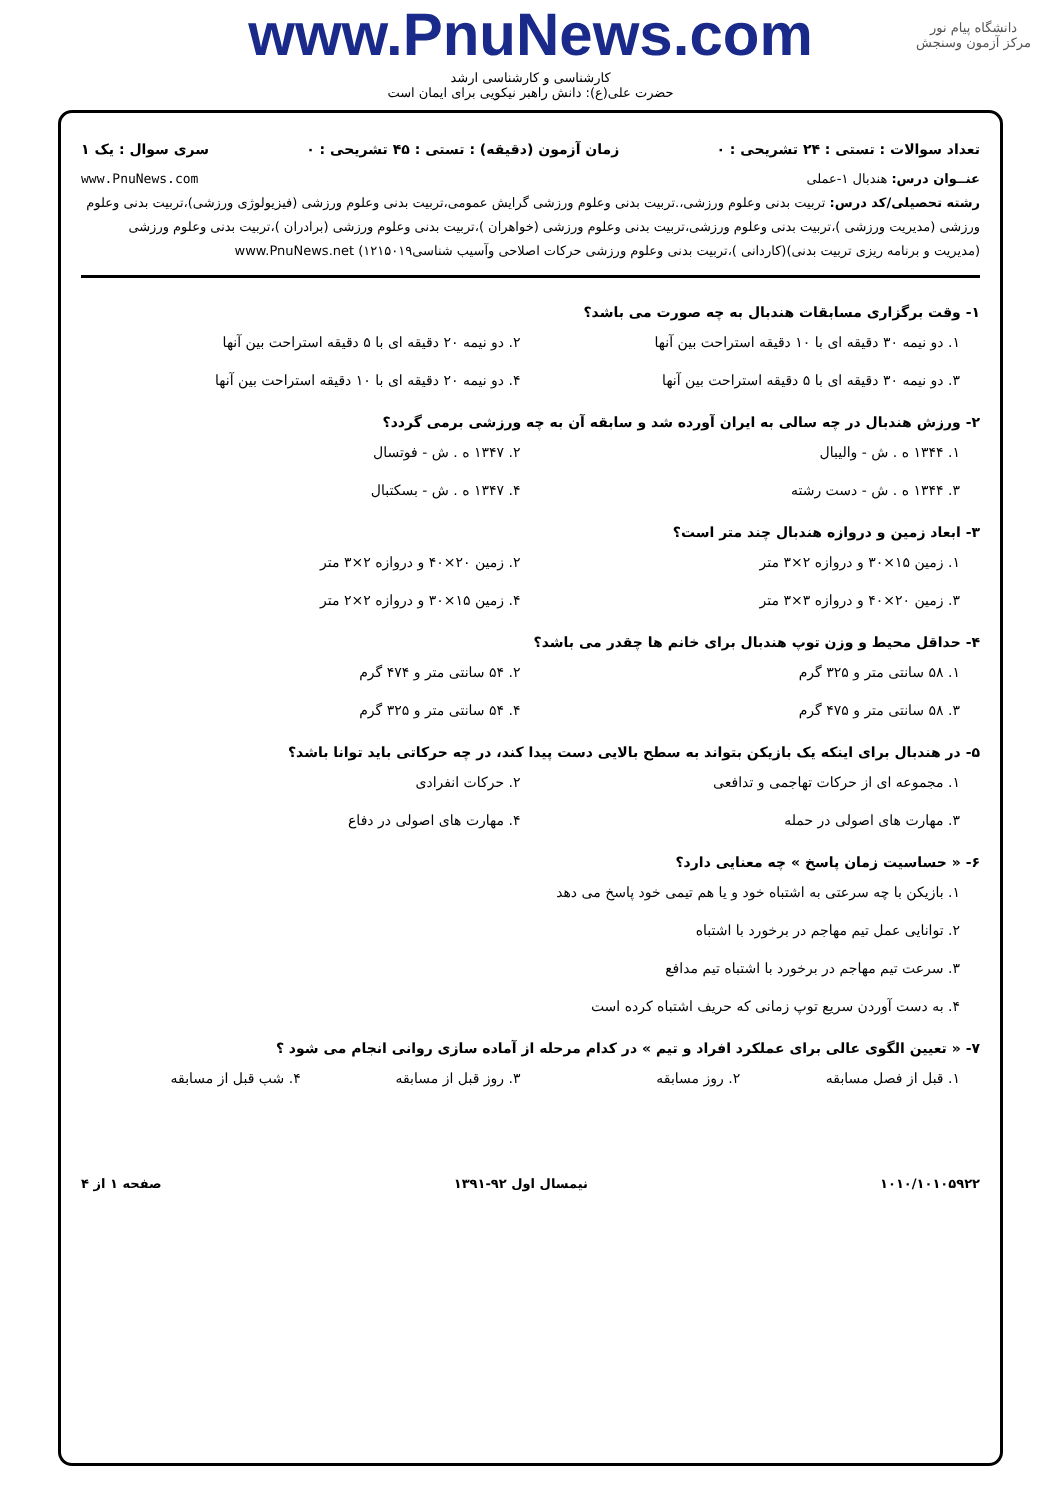دانشگاه پیام نور
مرکز آزمون وسنجش
www.PnuNews.com
کارشناسی و کارشناسی ارشد
حضرت علی(ع): دانش راهبر نیکویی برای ایمان است
تعداد سوالات : تستی : ۲۴ تشریحی : ۰ زمان آزمون (دقیقه) : تستی : ۴۵ تشریحی : ۰ سری سوال : یک ۱
عنــوان درس: هندبال ۱-عملی www.PnuNews.com
رشته تحصیلی/کد درس: تربیت بدنی وعلوم ورزشی،.تربیت بدنی وعلوم ورزشی گرایش عمومی،تربیت بدنی وعلوم ورزشی (فیزیولوژی ورزشی)،تربیت بدنی وعلوم ورزشی (مدیریت ورزشی )،تربیت بدنی وعلوم ورزشی،تربیت بدنی وعلوم ورزشی (خواهران )،تربیت بدنی وعلوم ورزشی (برادران )،تربیت بدنی وعلوم ورزشی (مدیریت و برنامه ریزی تربیت بدنی)(کاردانی )،تربیت بدنی وعلوم ورزشی حرکات اصلاحی وآسیب شناسی۱۲۱۵۰۱۹) www.PnuNews.net
۱- وقت برگزاری مسابقات هندبال به چه صورت می باشد؟
۱. دو نیمه ۳۰ دقیقه ای با ۱۰ دقیقه استراحت بین آنها
۲. دو نیمه ۲۰ دقیقه ای با ۵ دقیقه استراحت بین آنها
۳. دو نیمه ۳۰ دقیقه ای با ۵ دقیقه استراحت بین آنها
۴. دو نیمه ۲۰ دقیقه ای با ۱۰ دقیقه استراحت بین آنها
۲- ورزش هندبال در چه سالی به ایران آورده شد و سابقه آن به چه ورزشی برمی گردد؟
۱. ۱۳۴۴ ه . ش - والیبال
۲. ۱۳۴۷ ه . ش - فوتسال
۳. ۱۳۴۴ ه . ش - دست رشته
۴. ۱۳۴۷ ه . ش - بسکتبال
۳- ابعاد زمین و دروازه هندبال چند متر است؟
۱. زمین ۱۵×۳۰ و دروازه ۲×۳ متر
۲. زمین ۲۰×۴۰ و دروازه ۲×۳ متر
۳. زمین ۲۰×۴۰ و دروازه ۳×۳ متر
۴. زمین ۱۵×۳۰ و دروازه ۲×۲ متر
۴- حداقل محیط و وزن توپ هندبال برای خانم ها چقدر می باشد؟
۱. ۵۸ سانتی متر و ۳۲۵ گرم
۲. ۵۴ سانتی متر و ۴۷۴ گرم
۳. ۵۸ سانتی متر و ۴۷۵ گرم
۴. ۵۴ سانتی متر و ۳۲۵ گرم
۵- در هندبال برای اینکه یک بازیکن بتواند به سطح بالایی دست پیدا کند، در چه حرکاتی باید توانا باشد؟
۱. مجموعه ای از حرکات تهاجمی و تدافعی
۲. حرکات انفرادی
۳. مهارت های اصولی در حمله
۴. مهارت های اصولی در دفاع
۶- « حساسیت زمان پاسخ » چه معنایی دارد؟
۱. بازیکن با چه سرعتی به اشتباه خود و یا هم تیمی خود پاسخ می دهد
۲. توانایی عمل تیم مهاجم در برخورد با اشتباه
۳. سرعت تیم مهاجم در برخورد با اشتباه تیم مدافع
۴. به دست آوردن سریع توپ زمانی که حریف اشتباه کرده است
۷- « تعیین الگوی عالی برای عملکرد افراد و تیم » در کدام مرحله از آماده سازی روانی انجام می شود ؟
۱. قبل از فصل مسابقه
۲. روز مسابقه
۳. روز قبل از مسابقه
۴. شب قبل از مسابقه
۱۰۱۰/۱۰۱۰۵۹۲۲ نیمسال اول ۹۲-۱۳۹۱ صفحه ۱ از ۴